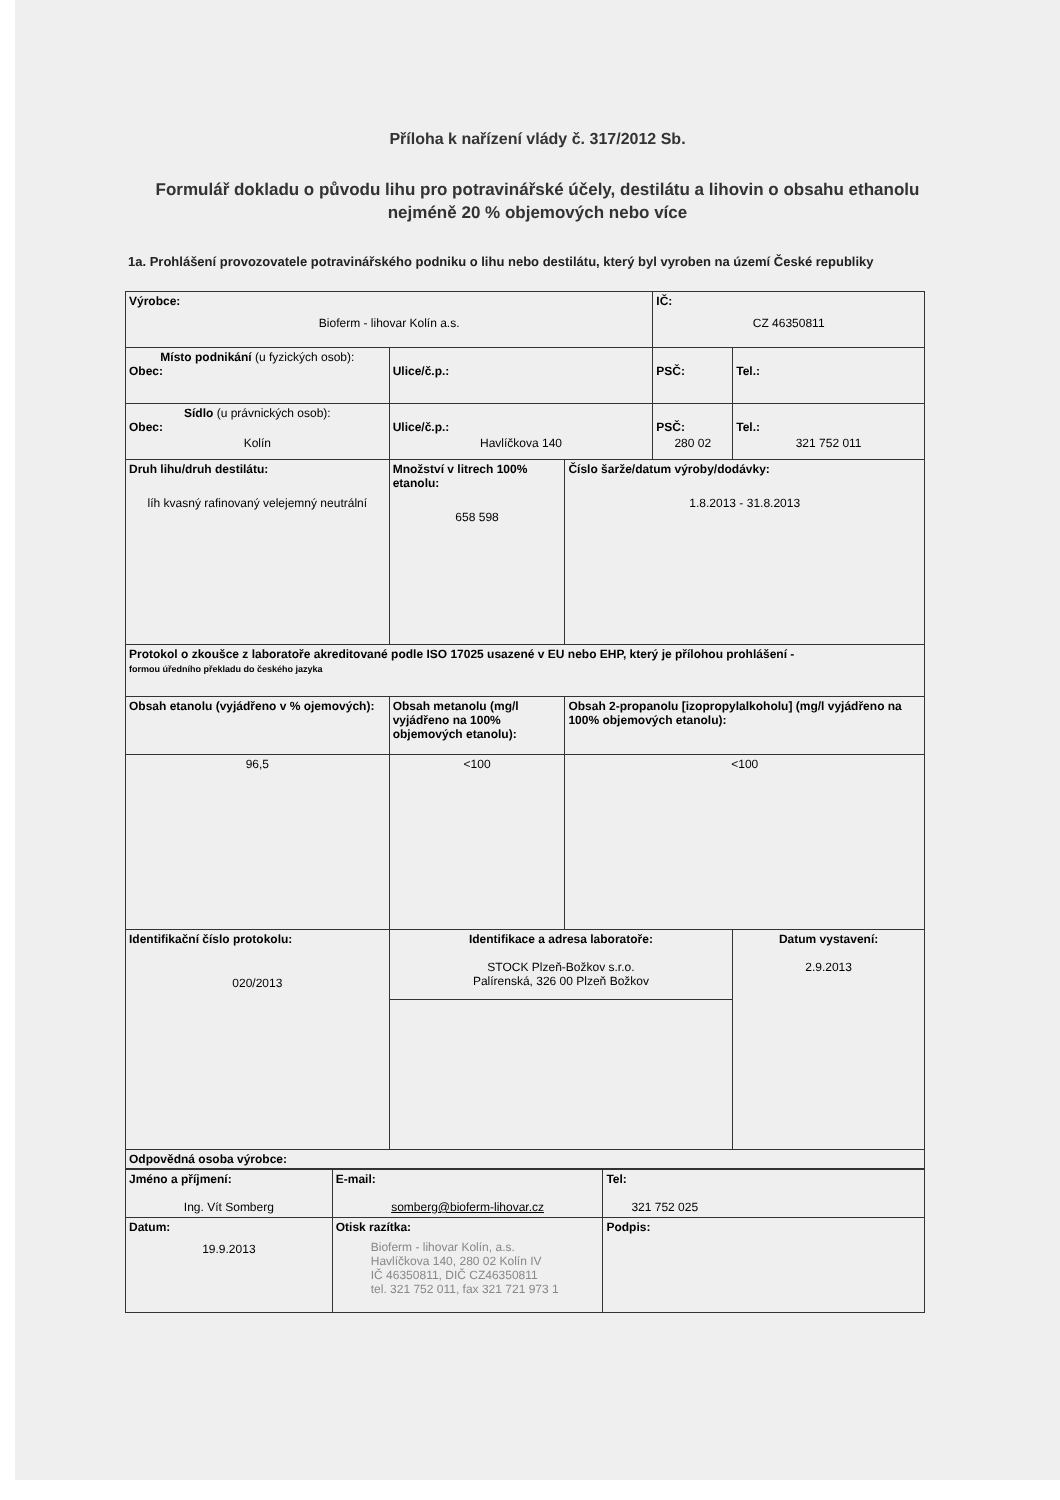Příloha k nařízení vlády č. 317/2012 Sb.
Formulář dokladu o původu lihu pro potravinářské účely, destilátu a lihovin o obsahu ethanolu nejméně 20 % objemových nebo více
1a. Prohlášení provozovatele potravinářského podniku o lihu nebo destilátu, který byl vyroben na území České republiky
| Výrobce: Bioferm - lihovar Kolín a.s. | | | IČ: CZ 46350811 | |
| Místo podnikání (u fyzických osob): Obec: | Ulice/č.p.: | | PSČ: | Tel.: |
| Sídlo (u právnických osob): Obec: Kolín | Ulice/č.p.: Havlíčkova 140 | | PSČ: 280 02 | Tel.: 321 752 011 |
| Druh lihu/druh destilátu: líh kvasný rafinovaný velejemný neutrální | Množství v litrech 100% etanolu: 658 598 | Číslo šarže/datum výroby/dodávky: 1.8.2013 - 31.8.2013 | | |
| Protokol o zkoušce z laboratoře akreditované podle ISO 17025 usazené v EU nebo EHP, který je přílohou prohlášení - formou úředního překladu do českého jazyka | | | | |
| Obsah etanolu (vyjádřeno v % ojemových): | Obsah metanolu (mg/l vyjádřeno na 100% objemových etanolu): | Obsah 2-propanolu [izopropylalkoholu] (mg/l vyjádřeno na 100% objemových etanolu): | | |
| 96,5 | <100 | <100 | | |
| Identifikační číslo protokolu: 020/2013 | Identifikace a adresa laboratoře: STOCK Plzeň-Božkov s.r.o. Palírenská, 326 00 Plzeň Božkov | | | Datum vystavení: 2.9.2013 |
| Odpovědná osoba výrobce: | | | | |
| Jméno a příjmení: Ing. Vít Somberg | E-mail: somberg@bioferm-lihovar.cz | Tel: 321 752 025 |
| Datum: 19.9.2013 | Otisk razítka: Bioferm - lihovar Kolín, a.s. Havlíčkova 140, 280 02 Kolín IV IČ 46350811, DIČ CZ46350811 tel. 321 752 011, fax 321 721 973 1 | Podpis: |